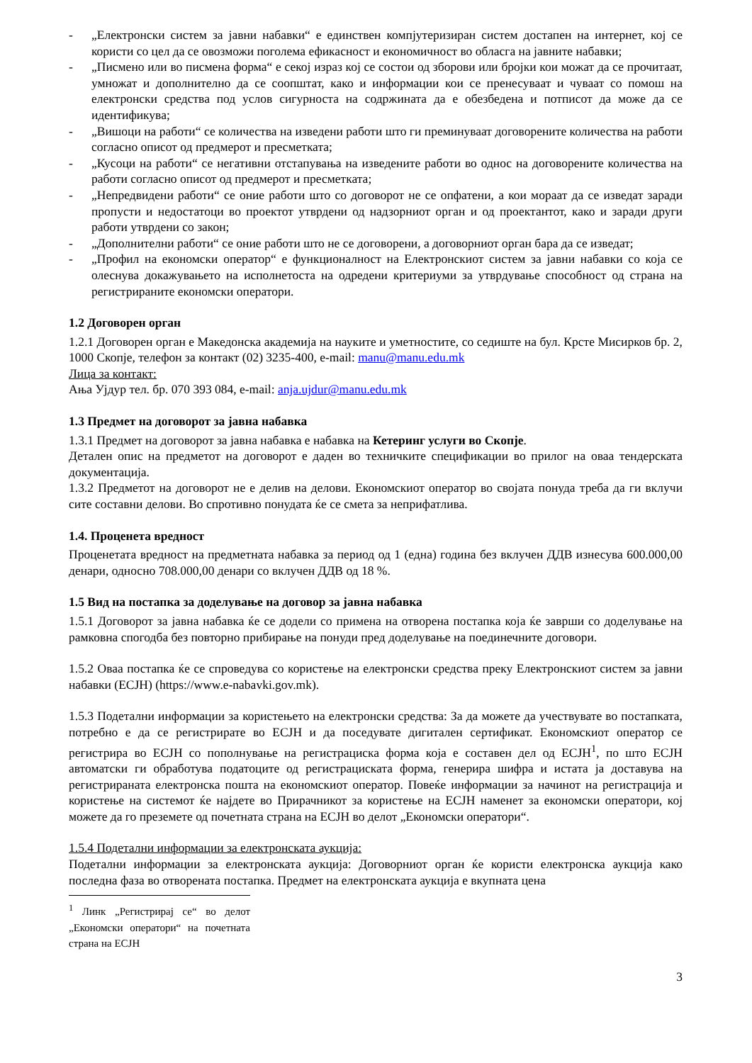- „Електронски систем за јавни набавки“ е единствен компјутеризиран систем достапен на интернет, кој се користи со цел да се овозможи поголема ефикасност и економичност во обласга на јавните набавки;
- „Писмено или во писмена форма“ е секој израз кој се состои од зборови или бројки кои можат да се прочитаат, умножат и дополнително да се соопштат, како и информации кои се пренесуваат и чуваат со помош на електронски средства под услов сигурноста на содржината да е обезбедена и потписот да може да се идентификува;
- „Вишоци на работи“ се количества на изведени работи што ги преминуваат договорените количества на работи согласно описот од предмерот и пресметката;
- „Кусоци на работи“ се негативни отстапувања на изведените работи во однос на договорените количества на работи согласно описот од предмерот и пресметката;
- „Непредвидени работи“ се оние работи што со договорот не се опфатени, а кои мораат да се изведат заради пропусти и недостатоци во проектот утврдени од надзорниот орган и од проектантот, како и заради други работи утврдени со закон;
- „Дополнителни работи“ се оние работи што не се договорени, а договорниот орган бара да се изведат;
- „Профил на економски оператор“ е функционалност на Електронскиот систем за јавни набавки со која се олеснува докажувањето на исполнетоста на одредени критериуми за утврдување способност од страна на регистрираните економски оператори.
1.2 Договорен орган
1.2.1 Договорен орган е Македонска академија на науките и уметностите, со седиште на бул. Крсте Мисирков бр. 2, 1000 Скопје, телефон за контакт (02) 3235-400, e-mail: manu@manu.edu.mk
Лица за контакт:
Ања Ујдур тел. бр. 070 393 084, e-mail: anja.ujdur@manu.edu.mk
1.3 Предмет на договорот за јавна набавка
1.3.1 Предмет на договорот за јавна набавка е набавка на Кетеринг услуги во Скопје.
Детален опис на предметот на договорот е даден во техничките спецификации во прилог на оваа тендерската документација.
1.3.2 Предметот на договорот не е делив на делови. Економскиот оператор во својата понуда треба да ги вклучи сите составни делови. Во спротивно понудата ќе се смета за неприфатлива.
1.4. Проценета вредност
Проценетата вредност на предметната набавка за период од 1 (една) година без вклучен ДДВ изнесува 600.000,00 денари, односно 708.000,00 денари со вклучен ДДВ од 18 %.
1.5 Вид на постапка за доделување на договор за јавна набавка
1.5.1 Договорот за јавна набавка ќе се додели со примена на отворена постапка која ќе заврши со доделување на рамковна спогодба без повторно прибирање на понуди пред доделување на поединечните договори.
1.5.2 Оваа постапка ќе се спроведува со користење на електронски средства преку Електронскиот систем за јавни набавки (ЕСЈН) (https://www.e-nabavki.gov.mk).
1.5.3 Подетални информации за користењето на електронски средства: За да можете да учествувате во постапката, потребно е да се регистрирате во ЕСЈН и да поседувате дигитален сертификат. Економскиот оператор се регистрира во ЕСЈН со пополнување на регистрациска форма која е составен дел од ЕСЈН<sup>1</sup>, по што ЕСЈН автоматски ги обработува податоците од регистрациската форма, генерира шифра и истата ја доставува на регистрираната електронска пошта на економскиот оператор. Повеќе информации за начинот на регистрација и користење на системот ќе најдете во Прирачникот за користење на ЕСЈН наменет за економски оператори, кој можете да го преземете од почетната страна на ЕСЈН во делот „Економски оператори“.
1.5.4 Подетални информации за електронската аукција:
Подетални информации за електронската аукција: Договорниот орган ќе користи електронска аукција како последна фаза во отворената постапка. Предмет на електронската аукција е вкупната цена
<sup>1</sup> Линк „Регистрирај се“ во делот „Економски оператори“ на почетната страна на ЕСЈН
3